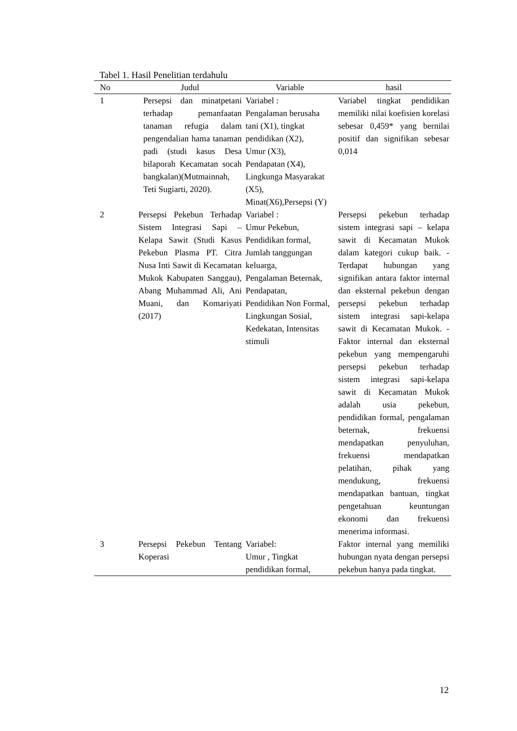Tabel 1. Hasil Penelitian terdahulu
| No | Judul | Variable | hasil |
| --- | --- | --- | --- |
| 1 | Persepsi dan minatpetani terhadap pemanfaatan tanaman refugia dalam pengendalian hama tanaman padi (studi kasus Desa bilaporah Kecamatan socah bangkalan)(Mutmainnah, Teti Sugiarti, 2020). | Variabel : Pengalaman berusaha tani (X1), tingkat pendidikan (X2), Umur (X3), Pendapatan (X4), Lingkunga Masyarakat (X5), Minat(X6),Persepsi (Y) | Variabel tingkat pendidikan memiliki nilai koefisien korelasi sebesar 0,459* yang bernilai positif dan signifikan sebesar 0,014 |
| 2 | Persepsi Pekebun Terhadap Sistem Integrasi Sapi – Kelapa Sawit (Studi Kasus Pekebun Plasma PT. Citra Nusa Inti Sawit di Kecamatan Mukok Kabupaten Sanggau), Abang Muhammad Ali, Ani Muani, dan Komariyati (2017) | Variabel : Umur Pekebun, Pendidikan formal, Jumlah tanggungan keluarga, Pengalaman Beternak, Pendapatan, Pendidikan Non Formal, Lingkungan Sosial, Kedekatan, Intensitas stimuli | Persepsi pekebun terhadap sistem integrasi sapi – kelapa sawit di Kecamatan Mukok dalam kategori cukup baik. - Terdapat hubungan yang signifikan antara faktor internal dan eksternal pekebun dengan persepsi pekebun terhadap sistem integrasi sapi-kelapa sawit di Kecamatan Mukok. - Faktor internal dan eksternal pekebun yang mempengaruhi persepsi pekebun terhadap sistem integrasi sapi-kelapa sawit di Kecamatan Mukok adalah usia pekebun, pendidikan formal, pengalaman beternak, frekuensi mendapatkan penyuluhan, frekuensi mendapatkan pelatihan, pihak yang mendukung, frekuensi mendapatkan bantuan, tingkat pengetahuan keuntungan ekonomi dan frekuensi menerima informasi. |
| 3 | Persepsi Pekebun Tentang Koperasi | Variabel: Umur , Tingkat pendidikan formal, | Faktor internal yang memiliki hubungan nyata dengan persepsi pekebun hanya pada tingkat. |
12